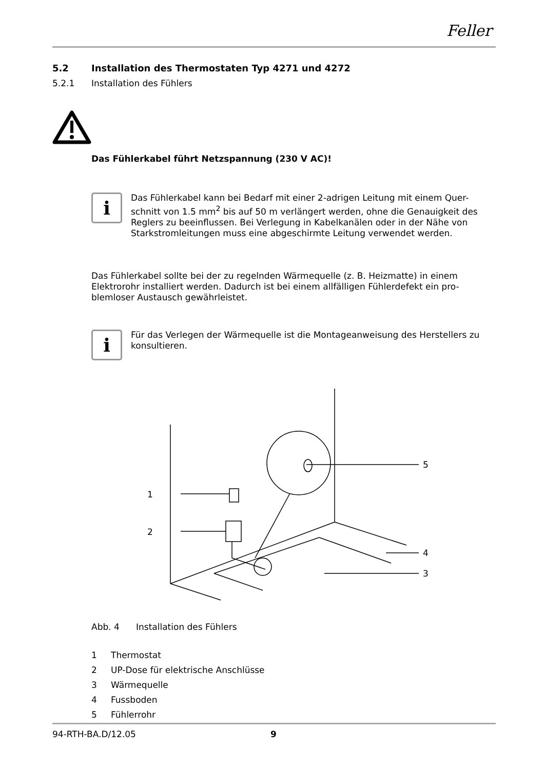Feller
5.2 Installation des Thermostaten Typ 4271 und 4272
5.2.1 Installation des Fühlers
Das Fühlerkabel führt Netzspannung (230 V AC)!
i
Das Fühlerkabel kann bei Bedarf mit einer 2-adrigen Leitung mit einem Quer-schnitt von 1.5 mm<sup>2</sup> bis auf 50 m verlängert werden, ohne die Genauigkeit des Reglers zu beeinflussen. Bei Verlegung in Kabelkanälen oder in der Nähe von Starkstromleitungen muss eine abgeschirmte Leitung verwendet werden.
Das Fühlerkabel sollte bei der zu regelnden Wärmequelle (z. B. Heizmatte) in einem Elektrorohr installiert werden. Dadurch ist bei einem allfälligen Fühlerdefekt ein pro-blemloser Austausch gewährleistet.
i
Für das Verlegen der Wärmequelle ist die Montageanweisung des Herstellers zu konsultieren.
1
2
3
4
5
Abb. 4 Installation des Fühlers
1 Thermostat
2 UP-Dose für elektrische Anschlüsse
3 Wärmequelle
4 Fussboden
5 Fühlerrohr
94-RTH-BA.D/12.05 9